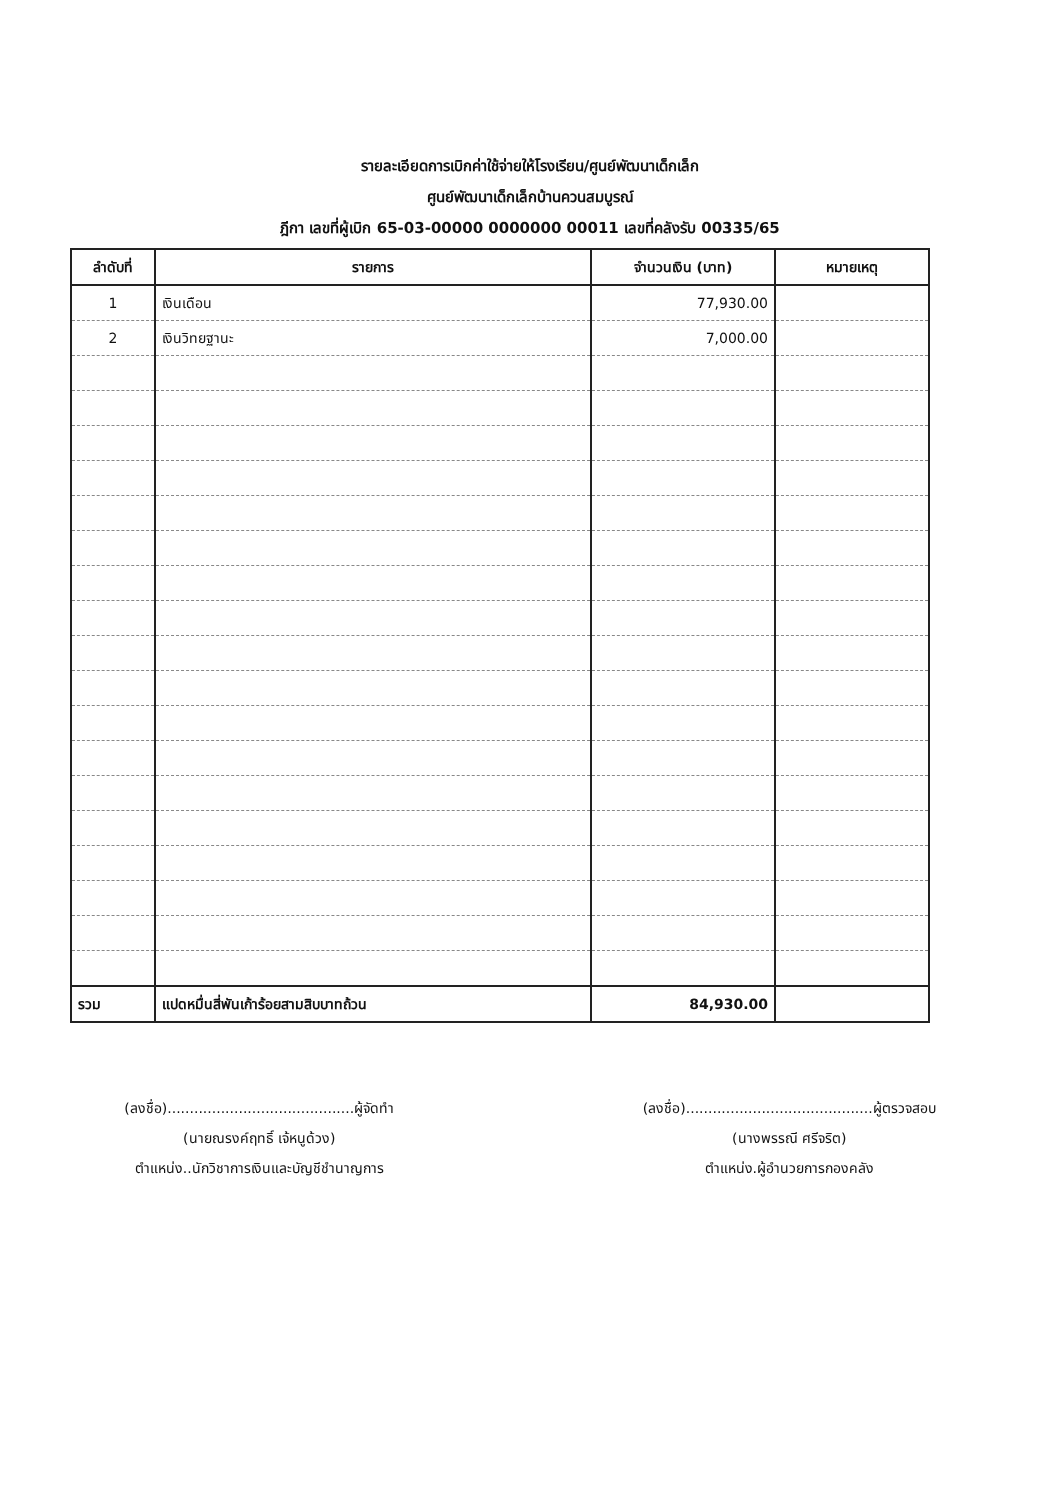รายละเอียดการเบิกค่าใช้จ่ายให้โรงเรียน/ศูนย์พัฒนาเด็กเล็ก
ศูนย์พัฒนาเด็กเล็กบ้านควนสมบูรณ์
ฎีกา เลขที่ผู้เบิก 65-03-00000 0000000 00011 เลขที่คลังรับ 00335/65
| ลำดับที่ | รายการ | จำนวนเงิน (บาท) | หมายเหตุ |
| --- | --- | --- | --- |
| 1 | เงินเดือน | 77,930.00 | |
| 2 | เงินวิทยฐานะ | 7,000.00 | |
| รวม | แปดหมื่นสี่พันเก้าร้อยสามสิบบาทถ้วน | 84,930.00 | |
(ลงชื่อ)..........................................ผู้จัดทำ
(นายณรงค์ฤทธิ์ เจ้หนูด้วง)
ตำแหน่ง..นักวิชาการเงินและบัญชีชำนาญการ
(ลงชื่อ)..........................................ผู้ตรวจสอบ
(นางพรรณี ศรีจริต)
ตำแหน่ง.ผู้อำนวยการกองคลัง